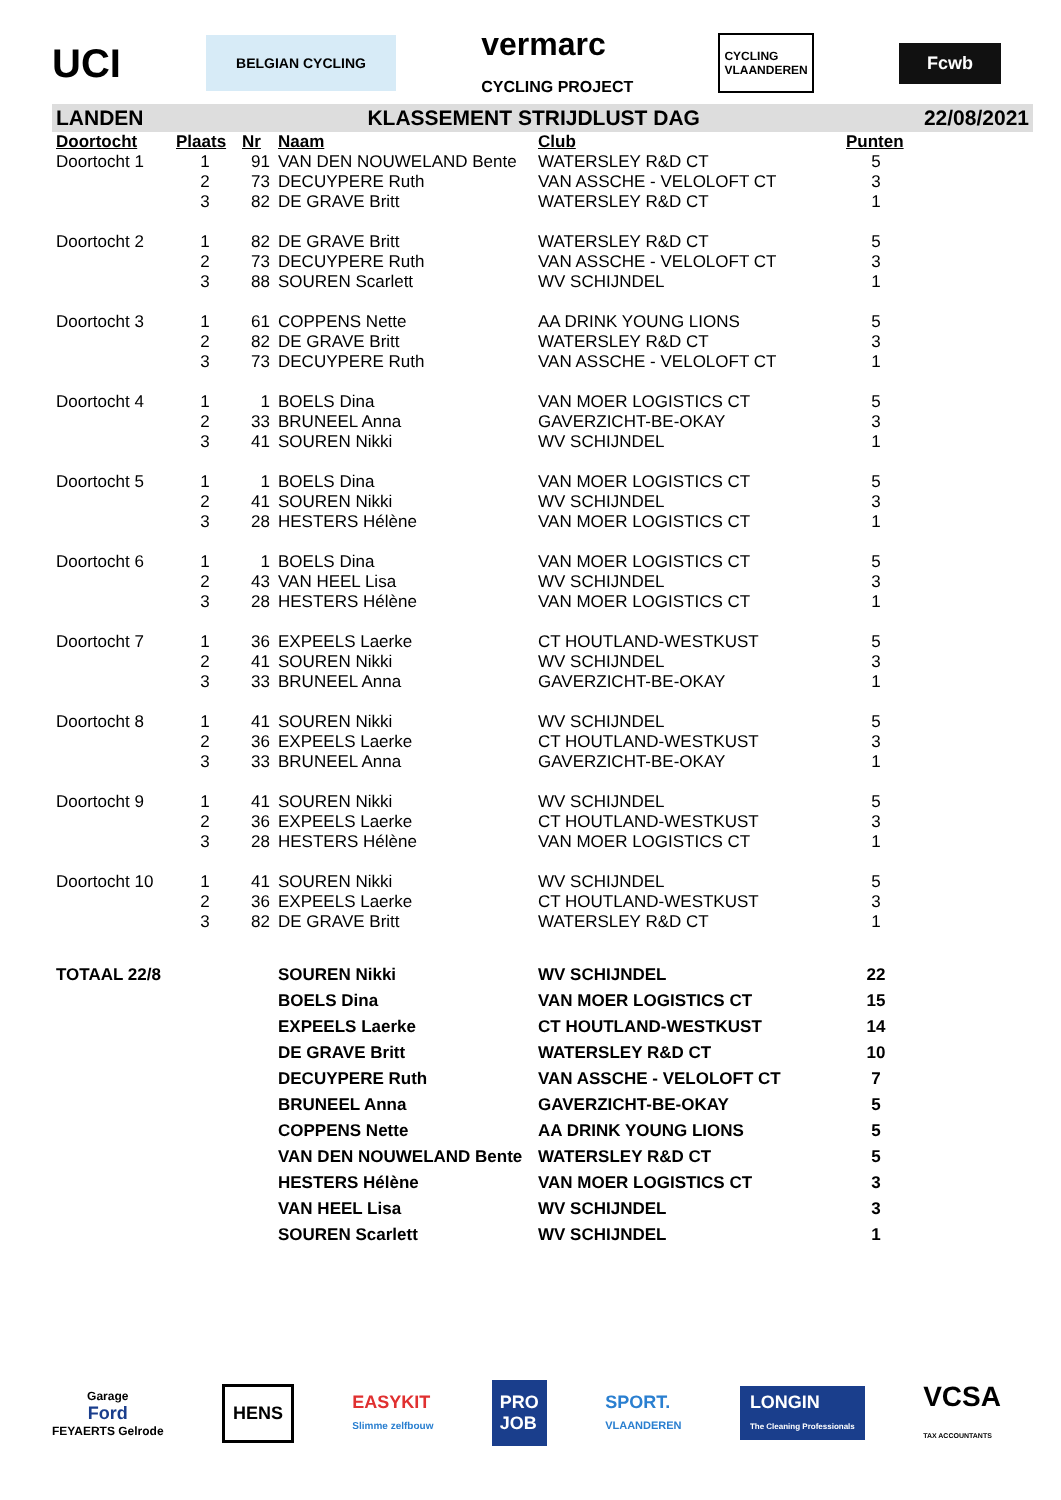UCI
BELGIAN CYCLING
vermarc
CYCLING PROJECT
CYCLING
VLAANDEREN
Fcwb
LANDEN KLASSEMENT STRIJDLUST DAG 22/08/2021
| Doortocht | Plaats | Nr | Naam | Club | Punten |
| --- | --- | --- | --- | --- | --- |
| Doortocht 1 | 1 | 91 | VAN DEN NOUWELAND Bente | WATERSLEY R&D CT | 5 |
| | 2 | 73 | DECUYPERE Ruth | VAN ASSCHE - VELOLOFT CT | 3 |
| | 3 | 82 | DE GRAVE Britt | WATERSLEY R&D CT | 1 |
| Doortocht 2 | 1 | 82 | DE GRAVE Britt | WATERSLEY R&D CT | 5 |
| | 2 | 73 | DECUYPERE Ruth | VAN ASSCHE - VELOLOFT CT | 3 |
| | 3 | 88 | SOUREN Scarlett | WV SCHIJNDEL | 1 |
| Doortocht 3 | 1 | 61 | COPPENS Nette | AA DRINK YOUNG LIONS | 5 |
| | 2 | 82 | DE GRAVE Britt | WATERSLEY R&D CT | 3 |
| | 3 | 73 | DECUYPERE Ruth | VAN ASSCHE - VELOLOFT CT | 1 |
| Doortocht 4 | 1 | 1 | BOELS Dina | VAN MOER LOGISTICS CT | 5 |
| | 2 | 33 | BRUNEEL Anna | GAVERZICHT-BE-OKAY | 3 |
| | 3 | 41 | SOUREN Nikki | WV SCHIJNDEL | 1 |
| Doortocht 5 | 1 | 1 | BOELS Dina | VAN MOER LOGISTICS CT | 5 |
| | 2 | 41 | SOUREN Nikki | WV SCHIJNDEL | 3 |
| | 3 | 28 | HESTERS Hélène | VAN MOER LOGISTICS CT | 1 |
| Doortocht 6 | 1 | 1 | BOELS Dina | VAN MOER LOGISTICS CT | 5 |
| | 2 | 43 | VAN HEEL Lisa | WV SCHIJNDEL | 3 |
| | 3 | 28 | HESTERS Hélène | VAN MOER LOGISTICS CT | 1 |
| Doortocht 7 | 1 | 36 | EXPEELS Laerke | CT HOUTLAND-WESTKUST | 5 |
| | 2 | 41 | SOUREN Nikki | WV SCHIJNDEL | 3 |
| | 3 | 33 | BRUNEEL Anna | GAVERZICHT-BE-OKAY | 1 |
| Doortocht 8 | 1 | 41 | SOUREN Nikki | WV SCHIJNDEL | 5 |
| | 2 | 36 | EXPEELS Laerke | CT HOUTLAND-WESTKUST | 3 |
| | 3 | 33 | BRUNEEL Anna | GAVERZICHT-BE-OKAY | 1 |
| Doortocht 9 | 1 | 41 | SOUREN Nikki | WV SCHIJNDEL | 5 |
| | 2 | 36 | EXPEELS Laerke | CT HOUTLAND-WESTKUST | 3 |
| | 3 | 28 | HESTERS Hélène | VAN MOER LOGISTICS CT | 1 |
| Doortocht 10 | 1 | 41 | SOUREN Nikki | WV SCHIJNDEL | 5 |
| | 2 | 36 | EXPEELS Laerke | CT HOUTLAND-WESTKUST | 3 |
| | 3 | 82 | DE GRAVE Britt | WATERSLEY R&D CT | 1 |
| TOTAAL 22/8 | | | SOUREN Nikki | WV SCHIJNDEL | 22 |
| | | | BOELS Dina | VAN MOER LOGISTICS CT | 15 |
| | | | EXPEELS Laerke | CT HOUTLAND-WESTKUST | 14 |
| | | | DE GRAVE Britt | WATERSLEY R&D CT | 10 |
| | | | DECUYPERE Ruth | VAN ASSCHE - VELOLOFT CT | 7 |
| | | | BRUNEEL Anna | GAVERZICHT-BE-OKAY | 5 |
| | | | COPPENS Nette | AA DRINK YOUNG LIONS | 5 |
| | | | VAN DEN NOUWELAND Bente | WATERSLEY R&D CT | 5 |
| | | | HESTERS Hélène | VAN MOER LOGISTICS CT | 3 |
| | | | VAN HEEL Lisa | WV SCHIJNDEL | 3 |
| | | | SOUREN Scarlett | WV SCHIJNDEL | 1 |
Garage
Ford
FEYAERTS Gelrode
HENS
EASYKIT
Slimme zelfbouw
PRO
JOB
SPORT.
VLAANDEREN
LONGIN
The Cleaning Professionals
VCSA
TAX ACCOUNTANTS